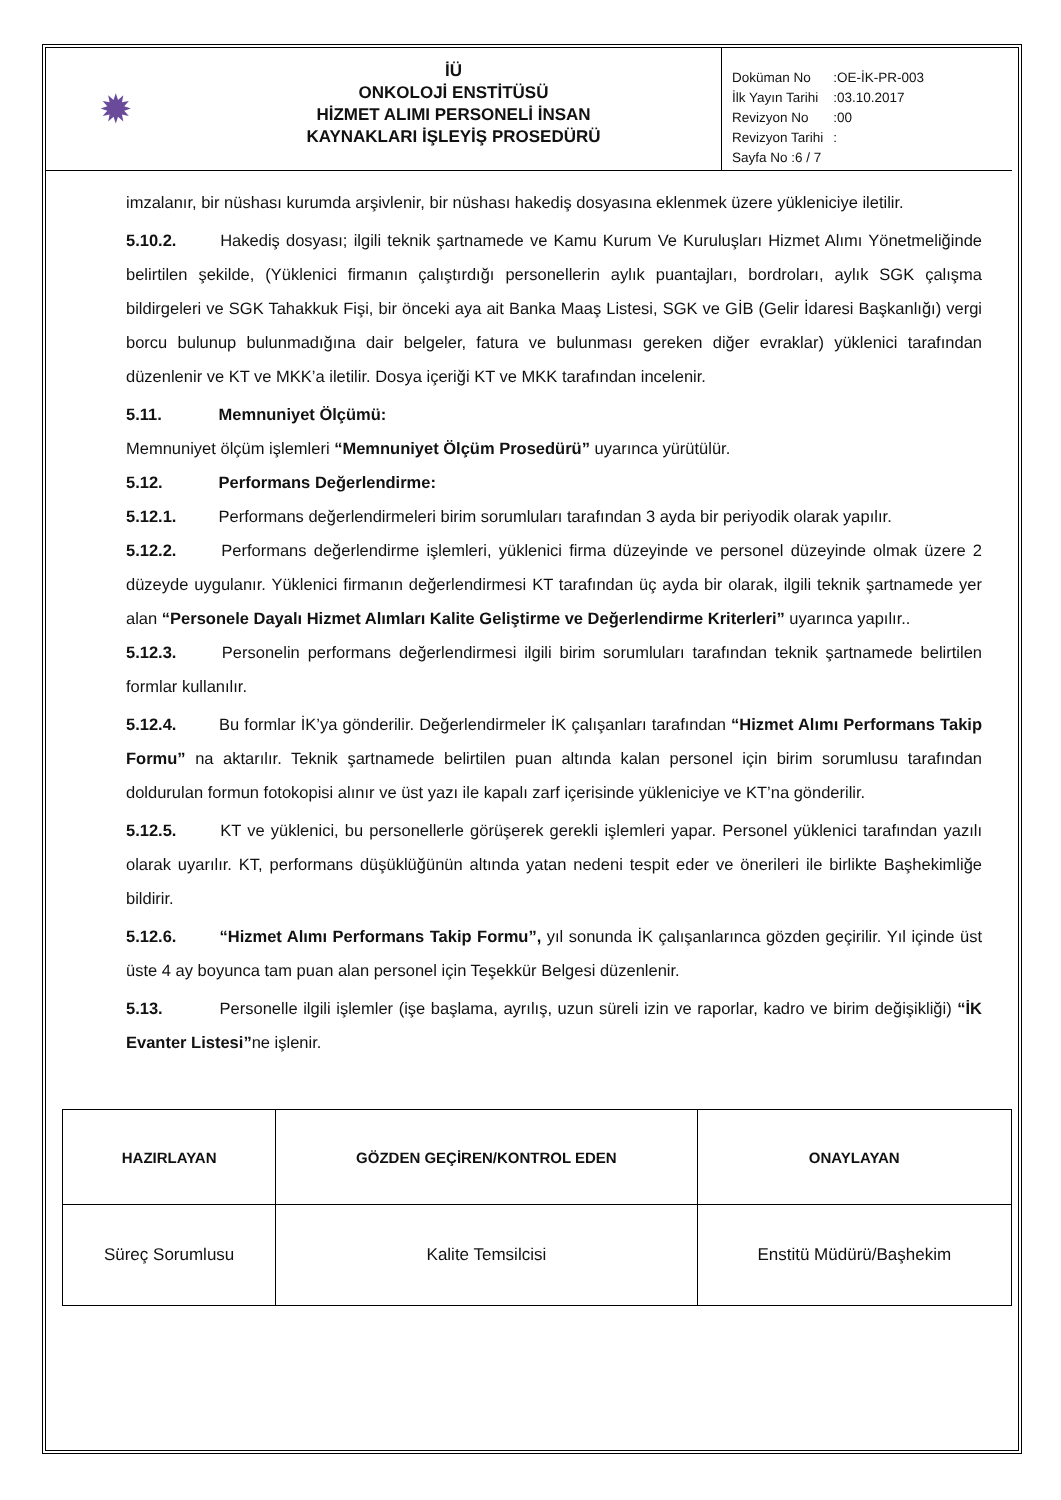✹
İÜ
ONKOLOJİ ENSTİTÜSÜ
HİZMET ALIMI PERSONELİ İNSAN
KAYNAKLARI İŞLEYİŞ PROSEDÜRÜ
| Doküman No | :OE-İK-PR-003 |
| İlk Yayın Tarihi | :03.10.2017 |
| Revizyon No | :00 |
| Revizyon Tarihi | : |
| Sayfa No :6 / 7 | |
imzalanır, bir nüshası kurumda arşivlenir, bir nüshası hakediş dosyasına eklenmek üzere yükleniciye iletilir.
5.10.2. Hakediş dosyası; ilgili teknik şartnamede ve Kamu Kurum Ve Kuruluşları Hizmet Alımı Yönetmeliğinde belirtilen şekilde, (Yüklenici firmanın çalıştırdığı personellerin aylık puantajları, bordroları, aylık SGK çalışma bildirgeleri ve SGK Tahakkuk Fişi, bir önceki aya ait Banka Maaş Listesi, SGK ve GİB (Gelir İdaresi Başkanlığı) vergi borcu bulunup bulunmadığına dair belgeler, fatura ve bulunması gereken diğer evraklar) yüklenici tarafından düzenlenir ve KT ve MKK’a iletilir. Dosya içeriği KT ve MKK tarafından incelenir.
5.11. Memnuniyet Ölçümü:
Memnuniyet ölçüm işlemleri “Memnuniyet Ölçüm Prosedürü” uyarınca yürütülür.
5.12. Performans Değerlendirme:
5.12.1. Performans değerlendirmeleri birim sorumluları tarafından 3 ayda bir periyodik olarak yapılır.
5.12.2. Performans değerlendirme işlemleri, yüklenici firma düzeyinde ve personel düzeyinde olmak üzere 2 düzeyde uygulanır. Yüklenici firmanın değerlendirmesi KT tarafından üç ayda bir olarak, ilgili teknik şartnamede yer alan “Personele Dayalı Hizmet Alımları Kalite Geliştirme ve Değerlendirme Kriterleri” uyarınca yapılır..
5.12.3. Personelin performans değerlendirmesi ilgili birim sorumluları tarafından teknik şartnamede belirtilen formlar kullanılır.
5.12.4. Bu formlar İK’ya gönderilir. Değerlendirmeler İK çalışanları tarafından “Hizmet Alımı Performans Takip Formu” na aktarılır. Teknik şartnamede belirtilen puan altında kalan personel için birim sorumlusu tarafından doldurulan formun fotokopisi alınır ve üst yazı ile kapalı zarf içerisinde yükleniciye ve KT’na gönderilir.
5.12.5. KT ve yüklenici, bu personellerle görüşerek gerekli işlemleri yapar. Personel yüklenici tarafından yazılı olarak uyarılır. KT, performans düşüklüğünün altında yatan nedeni tespit eder ve önerileri ile birlikte Başhekimliğe bildirir.
5.12.6. “Hizmet Alımı Performans Takip Formu”, yıl sonunda İK çalışanlarınca gözden geçirilir. Yıl içinde üst üste 4 ay boyunca tam puan alan personel için Teşekkür Belgesi düzenlenir.
5.13. Personelle ilgili işlemler (işe başlama, ayrılış, uzun süreli izin ve raporlar, kadro ve birim değişikliği) “İK Evanter Listesi”ne işlenir.
| HAZIRLAYAN | GÖZDEN GEÇİREN/KONTROL EDEN | ONAYLAYAN |
| --- | --- | --- |
| Süreç Sorumlusu | Kalite Temsilcisi | Enstitü Müdürü/Başhekim |